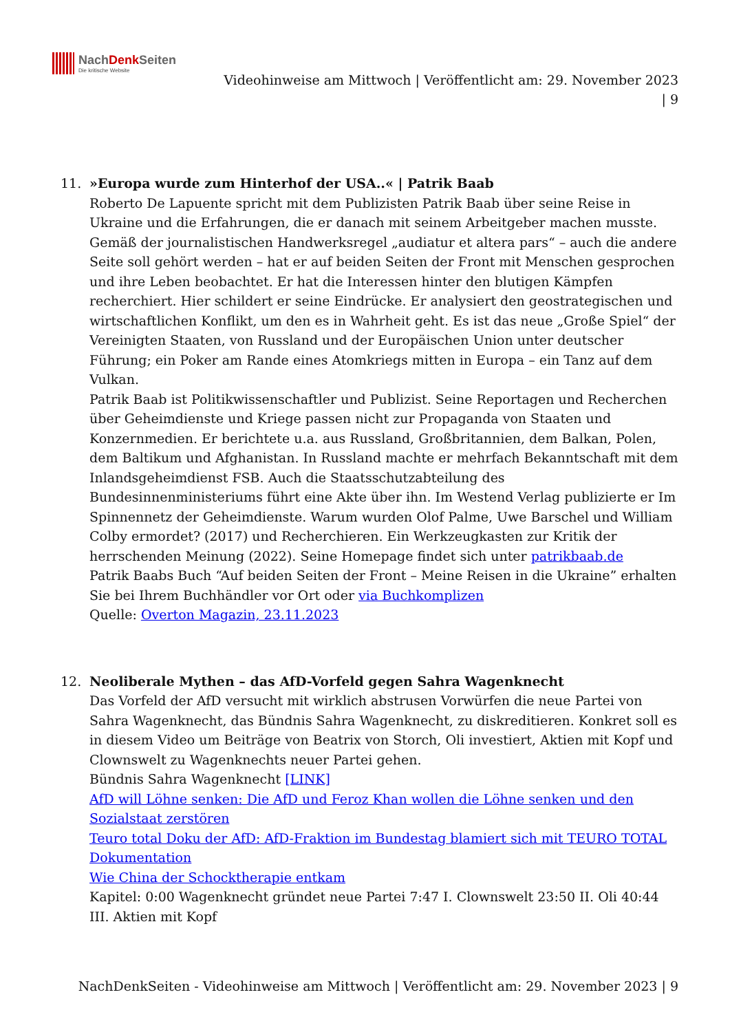NachDenk Seiten
Die kritische Website
Videohinweise am Mittwoch | Veröffentlicht am: 29. November 2023
| 9
11. »Europa wurde zum Hinterhof der USA..« | Patrik Baab
Roberto De Lapuente spricht mit dem Publizisten Patrik Baab über seine Reise in Ukraine und die Erfahrungen, die er danach mit seinem Arbeitgeber machen musste. Gemäß der journalistischen Handwerksregel „audiatur et altera pars“ – auch die andere Seite soll gehört werden – hat er auf beiden Seiten der Front mit Menschen gesprochen und ihre Leben beobachtet. Er hat die Interessen hinter den blutigen Kämpfen recherchiert. Hier schildert er seine Eindrücke. Er analysiert den geostrategischen und wirtschaftlichen Konflikt, um den es in Wahrheit geht. Es ist das neue „Große Spiel“ der Vereinigten Staaten, von Russland und der Europäischen Union unter deutscher Führung; ein Poker am Rande eines Atomkriegs mitten in Europa – ein Tanz auf dem Vulkan.
Patrik Baab ist Politikwissenschaftler und Publizist. Seine Reportagen und Recherchen über Geheimdienste und Kriege passen nicht zur Propaganda von Staaten und Konzernmedien. Er berichtete u.a. aus Russland, Großbritannien, dem Balkan, Polen, dem Baltikum und Afghanistan. In Russland machte er mehrfach Bekanntschaft mit dem Inlandsgeheimdienst FSB. Auch die Staatsschutzabteilung des Bundesinnenministeriums führt eine Akte über ihn. Im Westend Verlag publizierte er Im Spinnennetz der Geheimdienste. Warum wurden Olof Palme, Uwe Barschel und William Colby ermordet? (2017) und Recherchieren. Ein Werkzeugkasten zur Kritik der herrschenden Meinung (2022). Seine Homepage findet sich unter patrikbaab.de
Patrik Baabs Buch “Auf beiden Seiten der Front – Meine Reisen in die Ukraine” erhalten Sie bei Ihrem Buchhändler vor Ort oder via Buchkomplizen
Quelle: Overton Magazin, 23.11.2023
12. Neoliberale Mythen – das AfD-Vorfeld gegen Sahra Wagenknecht
Das Vorfeld der AfD versucht mit wirklich abstrusen Vorwürfen die neue Partei von Sahra Wagenknecht, das Bündnis Sahra Wagenknecht, zu diskreditieren. Konkret soll es in diesem Video um Beiträge von Beatrix von Storch, Oli investiert, Aktien mit Kopf und Clownswelt zu Wagenknechts neuer Partei gehen.
Bündnis Sahra Wagenknecht [LINK]
AfD will Löhne senken: Die AfD und Feroz Khan wollen die Löhne senken und den Sozialstaat zerstören
Teuro total Doku der AfD: AfD-Fraktion im Bundestag blamiert sich mit TEURO TOTAL Dokumentation
Wie China der Schocktherapie entkam
Kapitel: 0:00 Wagenknecht gründet neue Partei 7:47 I. Clownswelt 23:50 II. Oli 40:44 III. Aktien mit Kopf
NachDenkSeiten - Videohinweise am Mittwoch | Veröffentlicht am: 29. November 2023 | 9